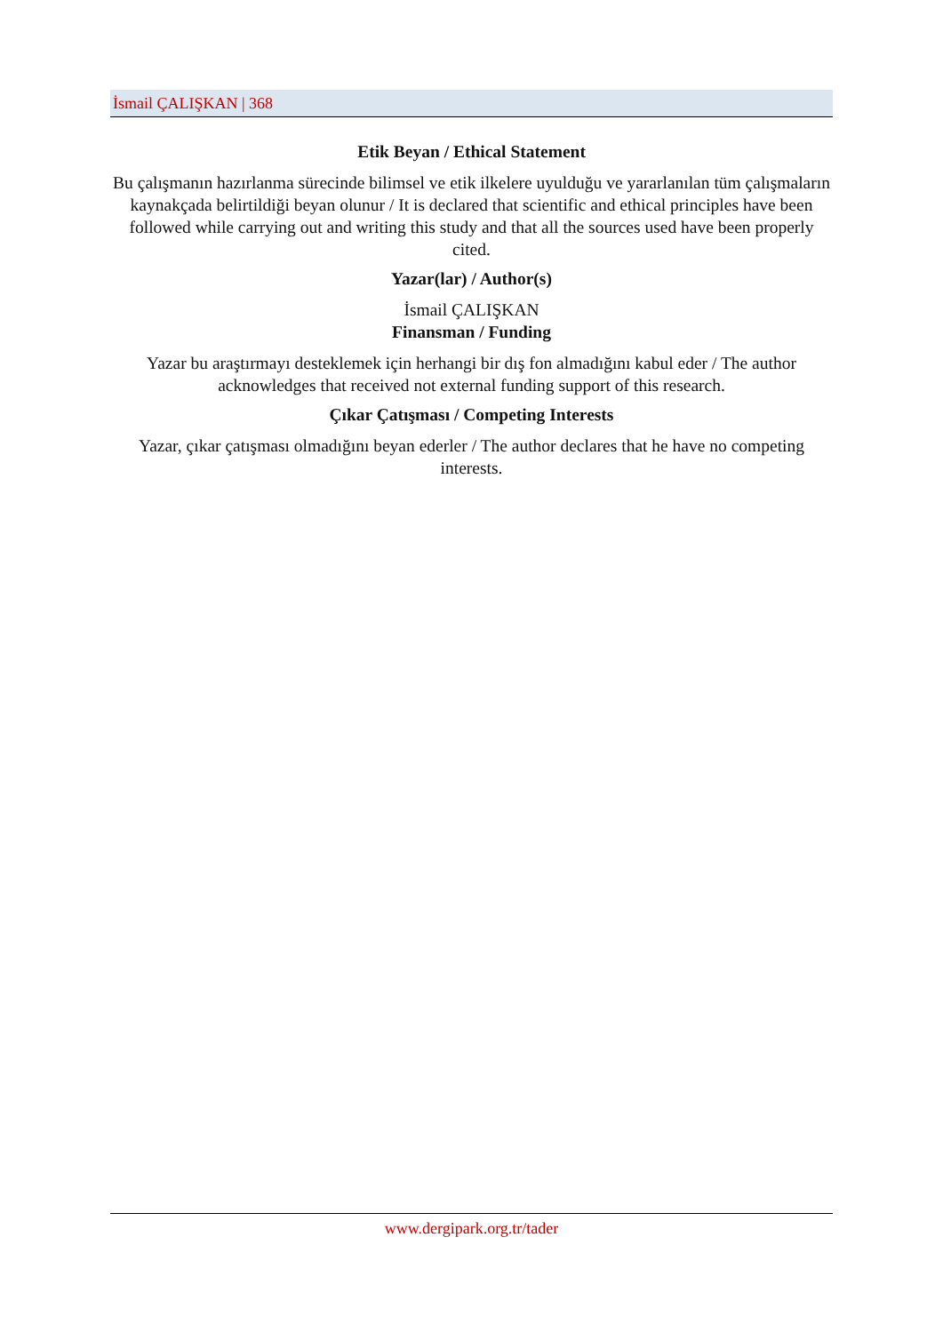İsmail ÇALIŞKAN | 368
Etik Beyan / Ethical Statement
Bu çalışmanın hazırlanma sürecinde bilimsel ve etik ilkelere uyulduğu ve yararlanılan tüm çalışmaların kaynakçada belirtildiği beyan olunur / It is declared that scientific and ethical principles have been followed while carrying out and writing this study and that all the sources used have been properly cited.
Yazar(lar) / Author(s)
İsmail ÇALIŞKAN
Finansman / Funding
Yazar bu araştırmayı desteklemek için herhangi bir dış fon almadığını kabul eder / The author acknowledges that received not external funding support of this research.
Çıkar Çatışması / Competing Interests
Yazar, çıkar çatışması olmadığını beyan ederler / The author declares that he have no competing interests.
www.dergipark.org.tr/tader